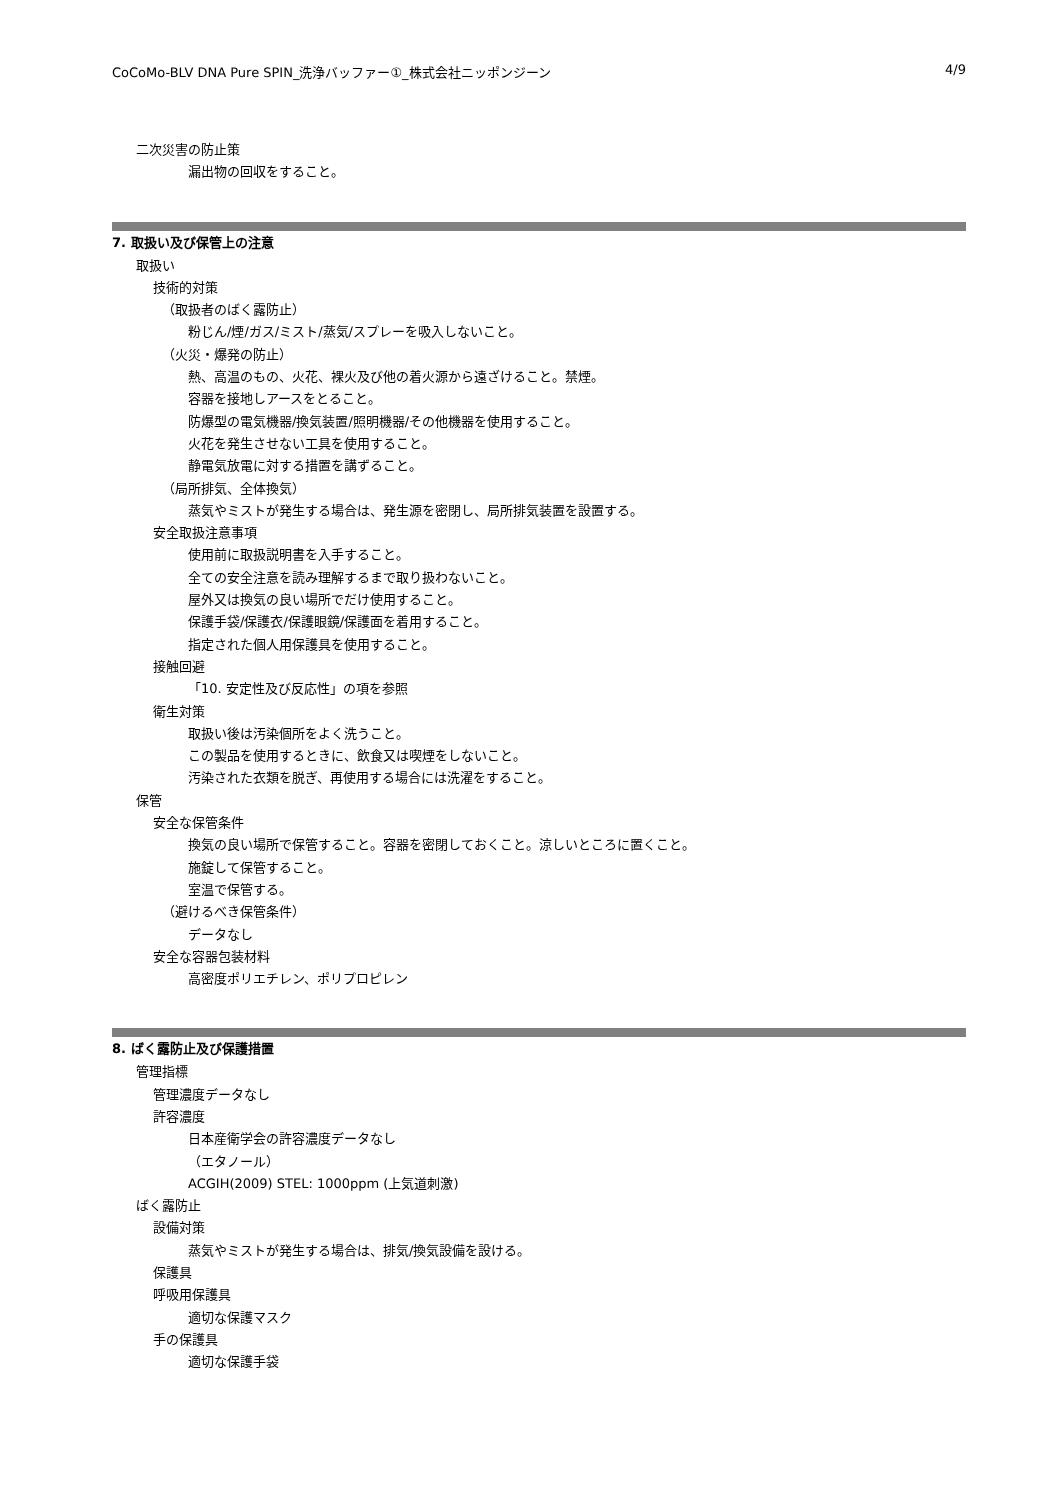CoCoMo-BLV DNA Pure SPIN_洗浄バッファー①_株式会社ニッポンジーン 4/9
二次災害の防止策
漏出物の回収をすること。
7. 取扱い及び保管上の注意
取扱い
技術的対策
（取扱者のばく露防止）
粉じん/煙/ガス/ミスト/蒸気/スプレーを吸入しないこと。
（火災・爆発の防止）
熱、高温のもの、火花、裸火及び他の着火源から遠ざけること。禁煙。
容器を接地しアースをとること。
防爆型の電気機器/換気装置/照明機器/その他機器を使用すること。
火花を発生させない工具を使用すること。
静電気放電に対する措置を講ずること。
（局所排気、全体換気）
蒸気やミストが発生する場合は、発生源を密閉し、局所排気装置を設置する。
安全取扱注意事項
使用前に取扱説明書を入手すること。
全ての安全注意を読み理解するまで取り扱わないこと。
屋外又は換気の良い場所でだけ使用すること。
保護手袋/保護衣/保護眼鏡/保護面を着用すること。
指定された個人用保護具を使用すること。
接触回避
「10. 安定性及び反応性」の項を参照
衛生対策
取扱い後は汚染個所をよく洗うこと。
この製品を使用するときに、飲食又は喫煙をしないこと。
汚染された衣類を脱ぎ、再使用する場合には洗濯をすること。
保管
安全な保管条件
換気の良い場所で保管すること。容器を密閉しておくこと。涼しいところに置くこと。
施錠して保管すること。
室温で保管する。
（避けるべき保管条件）
データなし
安全な容器包装材料
高密度ポリエチレン、ポリプロピレン
8. ばく露防止及び保護措置
管理指標
管理濃度データなし
許容濃度
日本産衛学会の許容濃度データなし
（エタノール）
ACGIH(2009) STEL: 1000ppm (上気道刺激)
ばく露防止
設備対策
蒸気やミストが発生する場合は、排気/換気設備を設ける。
保護具
呼吸用保護具
適切な保護マスク
手の保護具
適切な保護手袋